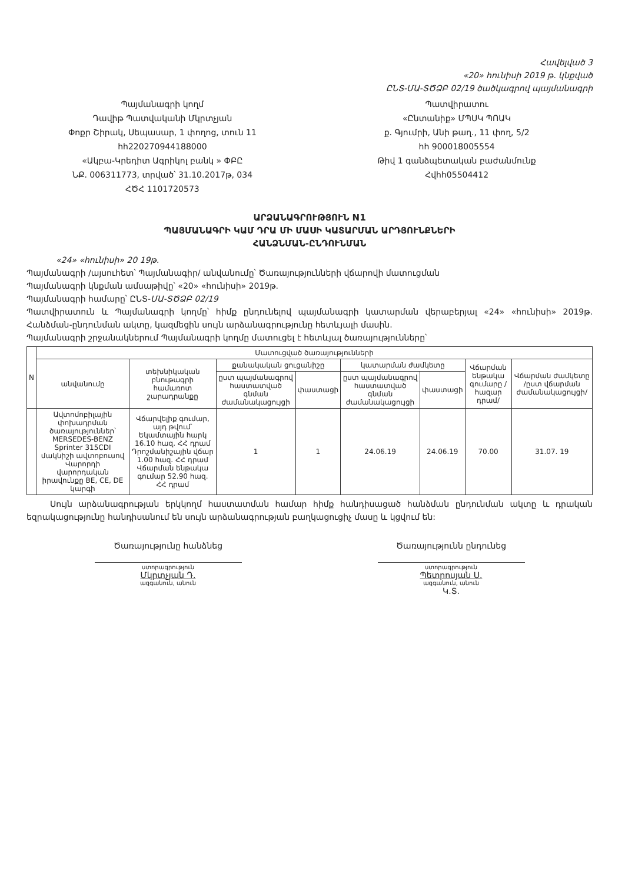Հավելված 3
«20» հունիսի 2019 թ. կնքված
ԸՆՏ-ՄԱ-ՏԾՁԲ 02/19 ծածկագրով պայմանագրի
Պայմանագրի կողմ
Դավիթ Պատվականի Մկրտչյան
Փոքր Շիրակ, Սեպասար, 1 փողոց, տուն 11
հհ220270944188000
«Ակբա-Կրեդիտ Ագրիկոլ բանկ » ՓԲԸ
ՆՔ. 006311773, տրված՝ 31.10.2017թ, 034
ՀԾՀ 1101720573
Պատվիրատու
«Ընտանիք» ՄՊՍԿ ՊՈԱԿ
ք. Գյումրի, Անի թաղ., 11 փող, 5/2
հհ 900018005554
Թիվ 1 գանձպետական բաժանմունք
Հվհհ05504412
ԱՐՁԱՆԱԳՐՈՒԹՅՈՒՆ N1
ՊԱՅՄԱՆԱԳՐԻ ԿԱՄ ԴՐԱ ՄԻ ՄԱՍԻ ԿԱՏԱՐՄԱՆ ԱՐԴՅՈՒՆՔՆԵՐԻ
ՀԱՆՁՆՄԱՆ-ԸՆԴՈՒՆՄԱՆ
«24» «հունիսի» 20 19թ.
Պայմանագրի /այսուհետ՝ Պայմանագիր/ անվանումը՝ Ծառայությունների վճարովի մատուցման
Պայմանագրի կնքման ամսաթիվը՝ «20» «հունիսի» 2019թ.
Պայմանագրի համարը՝ ԸՆՏ-ՄԱ-ՏԾՁԲ 02/19
Պատվիրատուն և Պայմանագրի կողմը՝ հիմք ընդունելով պայմանագրի կատարման վերաբերյալ «24» «հունիսի» 2019թ. Հանձման-ընդունման ակտը, կազմեցին սույն արձանագրությունը հետևյալի մասին.
Պայմանագրի շրջանակներում Պայմանագրի կողմը մատուցել է հետևյալ ծառայությունները՝
| N | Մատուցված ծառայությունների | | | | | | | |
| --- | --- | --- | --- | --- | --- | --- | --- | --- |
| | անվանումը | տեխնիկական բնութագրի համառոտ շարադրանքը | քանակական ցուցանիշը | | կատարման ժամկետը | | Վճարման ենթակա գումարը /հազար դրամ/ | Վճարման ժամկետը /ըստ վճարման ժամանակացույցի/ |
| | | | ըստ պայմանագրով հաստատված գնման ժամանակացույցի | փաստացի | ըստ պայմանագրով հաստատված գնման ժամանակացույցի | փաստացի | | |
| | Ավտոմոբիլային փոխադրման ծառայություններ՝ MERSEDES-BENZ Sprinter 315CDI մակնիշի ավտոբուսով Վարորդի վարորդական իրավունքը BE, CE, DE կարգի | Վճարվելիք գումար, այդ թվում՝ Եկամտային հարկ 16.10 հազ. ՀՀ դրամ Դրոշմանիշային վճար 1.00 հազ. ՀՀ դրամ Վճարման ենթակա գումար 52.90 հազ. ՀՀ դրամ | 1 | 1 | 24.06.19 | 24.06.19 | 70.00 | 31.07. 19 |
Սույն արձանագրության երկկողմ հաստատման համար հիմք հանդիսացած հանձման ընդունման ակտը և դրական եզրակացությունը հանդիսանում են սույն արձանագրության բաղկացուցիչ մասը և կցվում են:
Ծառայությունը հանձնեց
ստորագրություն
Մկրտչյան Դ.
ազգանուն, անուն
Ծառայությունն ընդունեց
ստորագրություն
Պետրոսյան Ս.
ազգանուն, անուն
Կ.Տ.